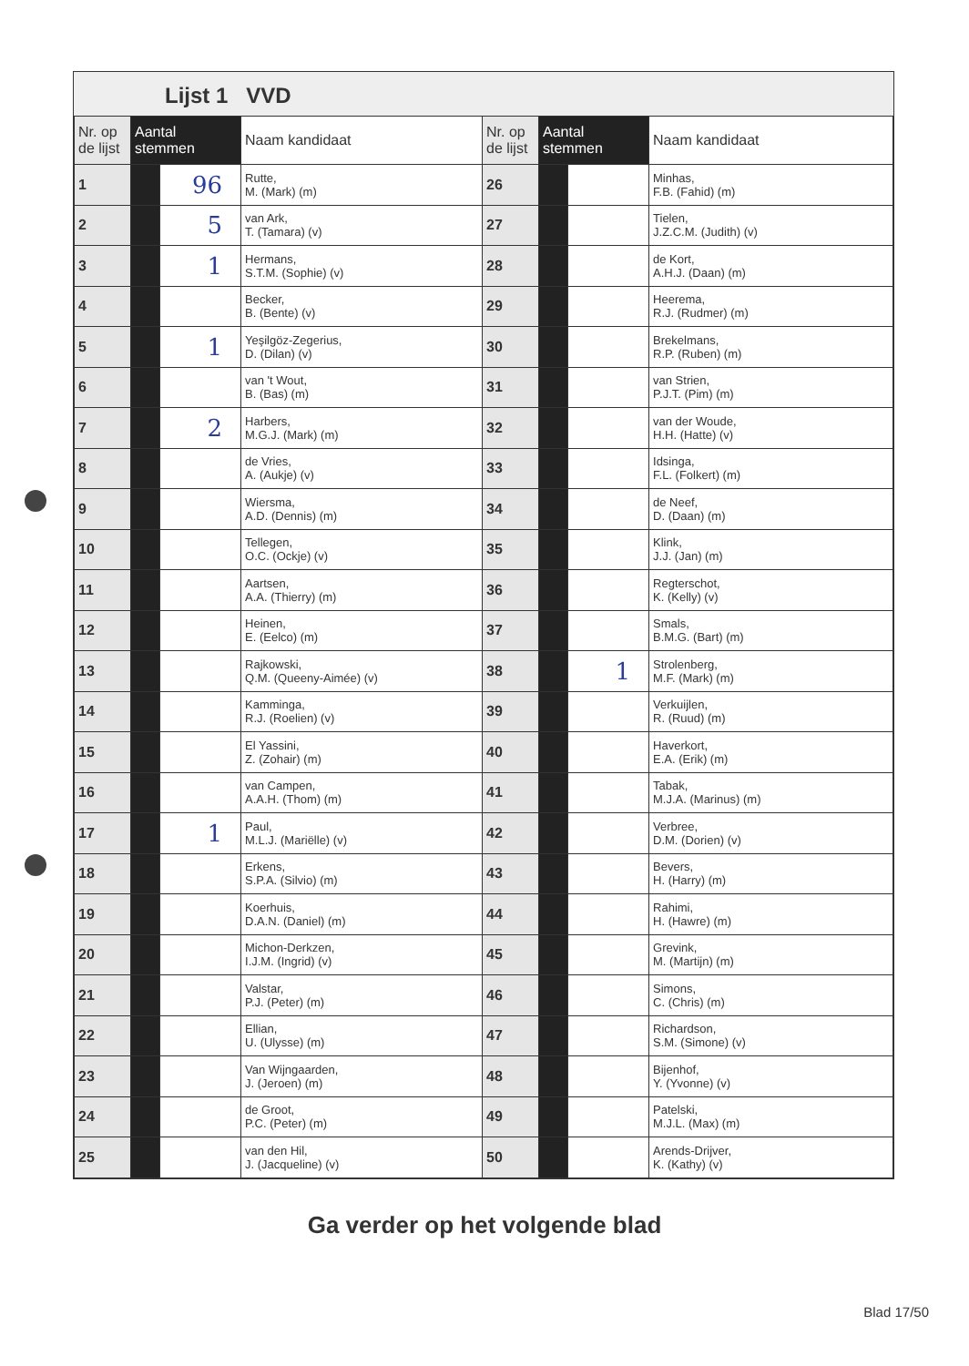Lijst 1 VVD
| Nr. op de lijst | Aantal stemmen | | Naam kandidaat | Nr. op de lijst | Aantal stemmen | | Naam kandidaat |
| --- | --- | --- | --- | --- | --- | --- | --- |
| 1 | | 96 | Rutte, M. (Mark) (m) | 26 | | | Minhas, F.B. (Fahid) (m) |
| 2 | | 5 | van Ark, T. (Tamara) (v) | 27 | | | Tielen, J.Z.C.M. (Judith) (v) |
| 3 | | 1 | Hermans, S.T.M. (Sophie) (v) | 28 | | | de Kort, A.H.J. (Daan) (m) |
| 4 | | | Becker, B. (Bente) (v) | 29 | | | Heerema, R.J. (Rudmer) (m) |
| 5 | | 1 | Yeşilgöz-Zegerius, D. (Dilan) (v) | 30 | | | Brekelmans, R.P. (Ruben) (m) |
| 6 | | | van 't Wout, B. (Bas) (m) | 31 | | | van Strien, P.J.T. (Pim) (m) |
| 7 | | 2 | Harbers, M.G.J. (Mark) (m) | 32 | | | van der Woude, H.H. (Hatte) (v) |
| 8 | | | de Vries, A. (Aukje) (v) | 33 | | | Idsinga, F.L. (Folkert) (m) |
| 9 | | | Wiersma, A.D. (Dennis) (m) | 34 | | | de Neef, D. (Daan) (m) |
| 10 | | | Tellegen, O.C. (Ockje) (v) | 35 | | | Klink, J.J. (Jan) (m) |
| 11 | | | Aartsen, A.A. (Thierry) (m) | 36 | | | Regterschot, K. (Kelly) (v) |
| 12 | | | Heinen, E. (Eelco) (m) | 37 | | | Smals, B.M.G. (Bart) (m) |
| 13 | | | Rajkowski, Q.M. (Queeny-Aimée) (v) | 38 | | 1 | Strolenberg, M.F. (Mark) (m) |
| 14 | | | Kamminga, R.J. (Roelien) (v) | 39 | | | Verkuijlen, R. (Ruud) (m) |
| 15 | | | El Yassini, Z. (Zohair) (m) | 40 | | | Haverkort, E.A. (Erik) (m) |
| 16 | | | van Campen, A.A.H. (Thom) (m) | 41 | | | Tabak, M.J.A. (Marinus) (m) |
| 17 | | 1 | Paul, M.L.J. (Mariëlle) (v) | 42 | | | Verbree, D.M. (Dorien) (v) |
| 18 | | | Erkens, S.P.A. (Silvio) (m) | 43 | | | Bevers, H. (Harry) (m) |
| 19 | | | Koerhuis, D.A.N. (Daniel) (m) | 44 | | | Rahimi, H. (Hawre) (m) |
| 20 | | | Michon-Derkzen, I.J.M. (Ingrid) (v) | 45 | | | Grevink, M. (Martijn) (m) |
| 21 | | | Valstar, P.J. (Peter) (m) | 46 | | | Simons, C. (Chris) (m) |
| 22 | | | Ellian, U. (Ulysse) (m) | 47 | | | Richardson, S.M. (Simone) (v) |
| 23 | | | Van Wijngaarden, J. (Jeroen) (m) | 48 | | | Bijenhof, Y. (Yvonne) (v) |
| 24 | | | de Groot, P.C. (Peter) (m) | 49 | | | Patelski, M.J.L. (Max) (m) |
| 25 | | | van den Hil, J. (Jacqueline) (v) | 50 | | | Arends-Drijver, K. (Kathy) (v) |
Ga verder op het volgende blad
Blad 17/50